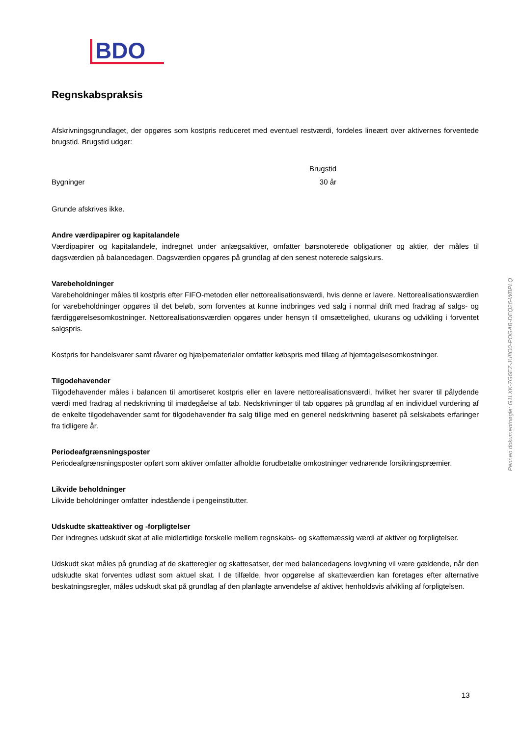BDO
Regnskabspraksis
Afskrivningsgrundlaget, der opgøres som kostpris reduceret med eventuel restværdi, fordeles lineært over aktivernes forventede brugstid. Brugstid udgør:
| | Brugstid |
| --- | --- |
| Bygninger | 30 år |
Grunde afskrives ikke.
Andre værdipapirer og kapitalandele
Værdipapirer og kapitalandele, indregnet under anlægsaktiver, omfatter børsnoterede obligationer og aktier, der måles til dagsværdien på balancedagen. Dagsværdien opgøres på grundlag af den senest noterede salgskurs.
Varebeholdninger
Varebeholdninger måles til kostpris efter FIFO-metoden eller nettorealisationsværdi, hvis denne er lavere. Nettorealisationsværdien for varebeholdninger opgøres til det beløb, som forventes at kunne indbringes ved salg i normal drift med fradrag af salgs- og færdiggørelsesomkostninger. Nettorealisationsværdien opgøres under hensyn til omsættelighed, ukurans og udvikling i forventet salgspris.
Kostpris for handelsvarer samt råvarer og hjælpematerialer omfatter købspris med tillæg af hjemtagelsesomkostninger.
Tilgodehavender
Tilgodehavender måles i balancen til amortiseret kostpris eller en lavere nettorealisationsværdi, hvilket her svarer til pålydende værdi med fradrag af nedskrivning til imødegåelse af tab. Nedskrivninger til tab opgøres på grundlag af en individuel vurdering af de enkelte tilgodehavender samt for tilgodehavender fra salg tillige med en generel nedskrivning baseret på selskabets erfaringer fra tidligere år.
Periodeafgrænsningsposter
Periodeafgrænsningsposter opført som aktiver omfatter afholdte forudbetalte omkostninger vedrørende forsikringspræmier.
Likvide beholdninger
Likvide beholdninger omfatter indestående i pengeinstitutter.
Udskudte skatteaktiver og -forpligtelser
Der indregnes udskudt skat af alle midlertidige forskelle mellem regnskabs- og skattemæssig værdi af aktiver og forpligtelser.
Udskudt skat måles på grundlag af de skatteregler og skattesatser, der med balancedagens lovgivning vil være gældende, når den udskudte skat forventes udløst som aktuel skat. I de tilfælde, hvor opgørelse af skatteværdien kan foretages efter alternative beskatningsregler, måles udskudt skat på grundlag af den planlagte anvendelse af aktivet henholdsvis afvikling af forpligtelsen.
Penneo dokumentnøgle: G1LXK-7G6EZ-JU8O0-POGAB-DEQ26-WBPLQ
13